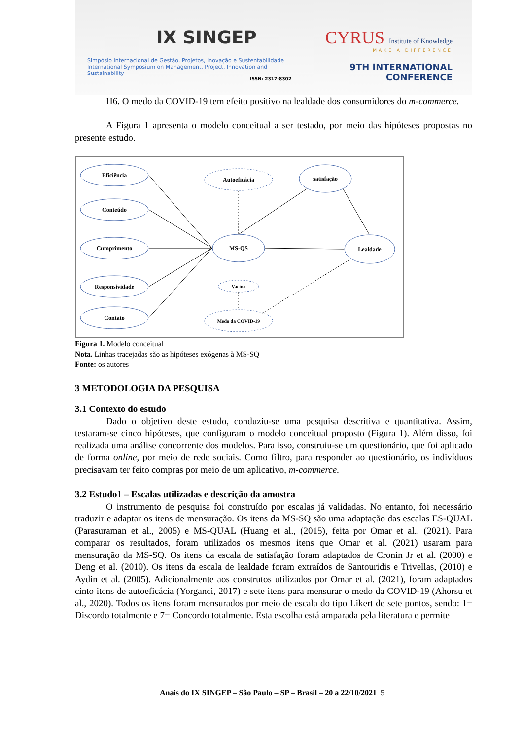IX SINGEP
Simpósio Internacional de Gestão, Projetos, Inovação e Sustentabilidade
International Symposium on Management, Project, Innovation and Sustainability
ISSN: 2317-8302
CYRUS Institute of Knowledge
MAKE A DIFFERENCE
9TH INTERNATIONAL CONFERENCE
H6. O medo da COVID-19 tem efeito positivo na lealdade dos consumidores do m-commerce.
A Figura 1 apresenta o modelo conceitual a ser testado, por meio das hipóteses propostas no presente estudo.
Eficiência
Conteúdo
Cumprimento
Responsividade
Contato
Autoeficácia
MS-QS
satisfação
Lealdade
Vacina
Medo da COVID-19
Figura 1. Modelo conceitual
Nota. Linhas tracejadas são as hipóteses exógenas à MS-SQ
Fonte: os autores
3 METODOLOGIA DA PESQUISA
3.1 Contexto do estudo
Dado o objetivo deste estudo, conduziu-se uma pesquisa descritiva e quantitativa. Assim, testaram-se cinco hipóteses, que configuram o modelo conceitual proposto (Figura 1). Além disso, foi realizada uma análise concorrente dos modelos. Para isso, construiu-se um questionário, que foi aplicado de forma online, por meio de rede sociais. Como filtro, para responder ao questionário, os indivíduos precisavam ter feito compras por meio de um aplicativo, m-commerce.
3.2 Estudo1 – Escalas utilizadas e descrição da amostra
O instrumento de pesquisa foi construído por escalas já validadas. No entanto, foi necessário traduzir e adaptar os itens de mensuração. Os itens da MS-SQ são uma adaptação das escalas ES-QUAL (Parasuraman et al., 2005) e MS-QUAL (Huang et al., (2015), feita por Omar et al., (2021). Para comparar os resultados, foram utilizados os mesmos itens que Omar et al. (2021) usaram para mensuração da MS-SQ. Os itens da escala de satisfação foram adaptados de Cronin Jr et al. (2000) e Deng et al. (2010). Os itens da escala de lealdade foram extraídos de Santouridis e Trivellas, (2010) e Aydin et al. (2005). Adicionalmente aos construtos utilizados por Omar et al. (2021), foram adaptados cinto itens de autoeficácia (Yorganci, 2017) e sete itens para mensurar o medo da COVID-19 (Ahorsu et al., 2020). Todos os itens foram mensurados por meio de escala do tipo Likert de sete pontos, sendo: 1= Discordo totalmente e 7= Concordo totalmente. Esta escolha está amparada pela literatura e permite
Anais do IX SINGEP – São Paulo – SP – Brasil – 20 a 22/10/2021 5